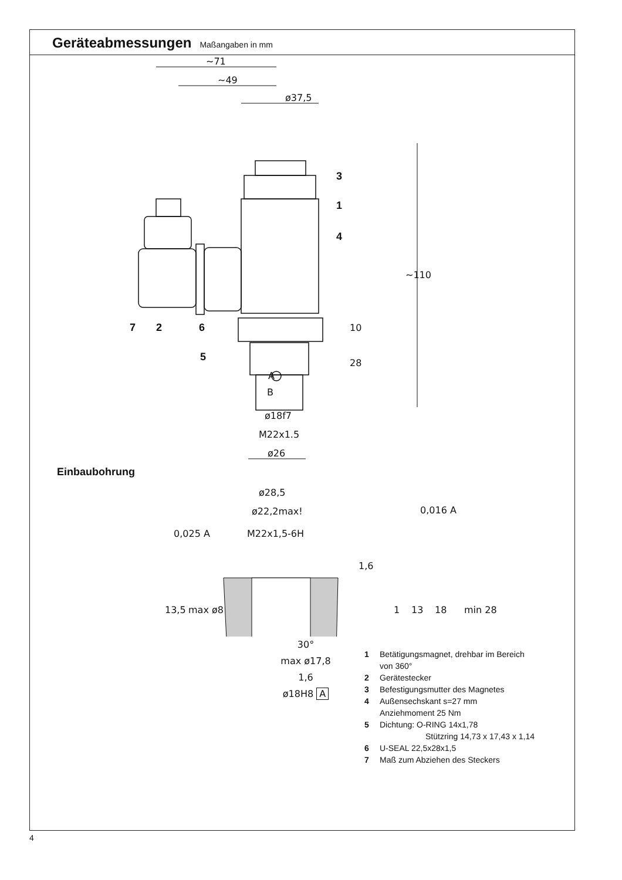Geräteabmessungen
Maßangaben in mm
~71
~49
ø37,5
~110
10
28
A
B
ø18f7
M22x1.5
ø26
3
1
4
7
2
6
5
Einbaubohrung
ø28,5
ø22,2max!
M22x1,5-6H
0,025 A
0,016 A
1,6
13,5
max ø8
1
13
18
min 28
30°
max ø17,8
1,6
ø18H8 A
1 Betätigungsmagnet, drehbar im Bereich
von 360°
2 Gerätestecker
3 Befestigungsmutter des Magnetes
4 Außensechskant s=27 mm
Anziehmoment 25 Nm
5 Dichtung: O-RING 14x1,78
Stützring 14,73 x 17,43 x 1,14
6 U-SEAL 22,5x28x1,5
7 Maß zum Abziehen des Steckers
4